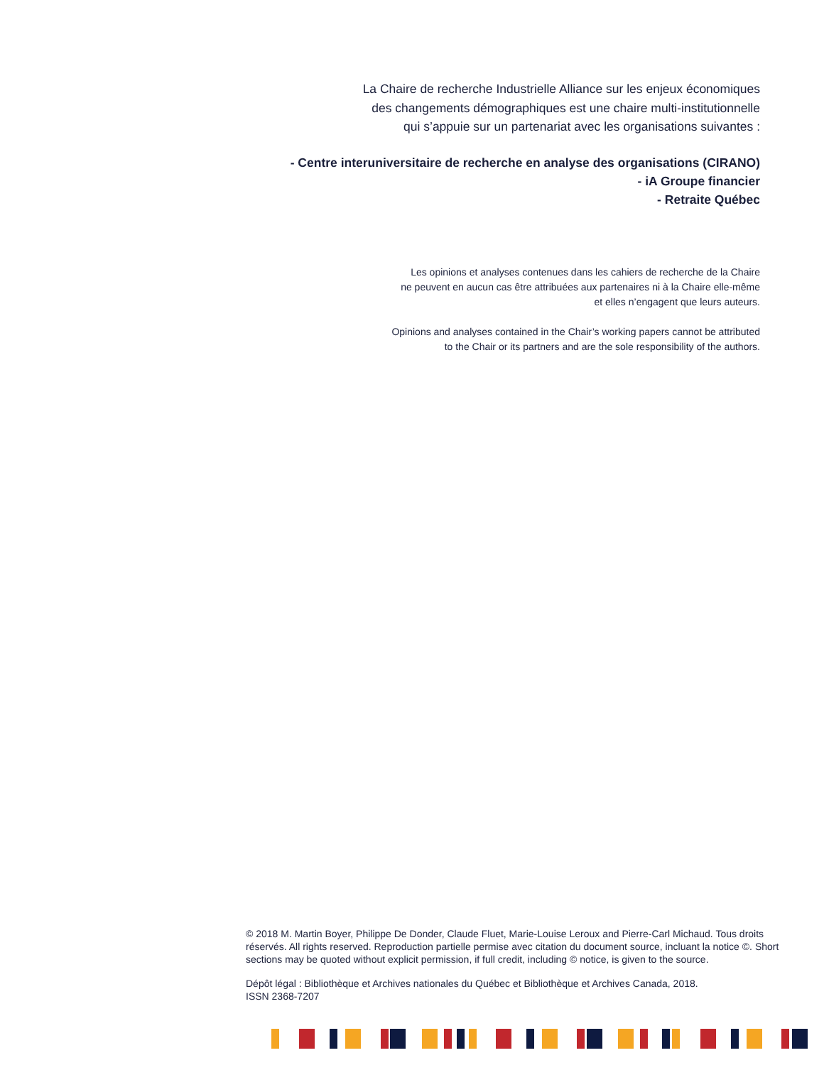La Chaire de recherche Industrielle Alliance sur les enjeux économiques
des changements démographiques est une chaire multi-institutionnelle
qui s’appuie sur un partenariat avec les organisations suivantes :
- Centre interuniversitaire de recherche en analyse des organisations (CIRANO)
- iA Groupe financier
- Retraite Québec
Les opinions et analyses contenues dans les cahiers de recherche de la Chaire
ne peuvent en aucun cas être attribuées aux partenaires ni à la Chaire elle-même
et elles n’engagent que leurs auteurs.
Opinions and analyses contained in the Chair’s working papers cannot be attributed
to the Chair or its partners and are the sole responsibility of the authors.
© 2018 M. Martin Boyer, Philippe De Donder, Claude Fluet, Marie-Louise Leroux and Pierre-Carl Michaud. Tous droits réservés. All rights reserved. Reproduction partielle permise avec citation du document source, incluant la notice ©. Short sections may be quoted without explicit permission, if full credit, including © notice, is given to the source.
Dépôt légal : Bibliothèque et Archives nationales du Québec et Bibliothèque et Archives Canada, 2018.
ISSN 2368-7207